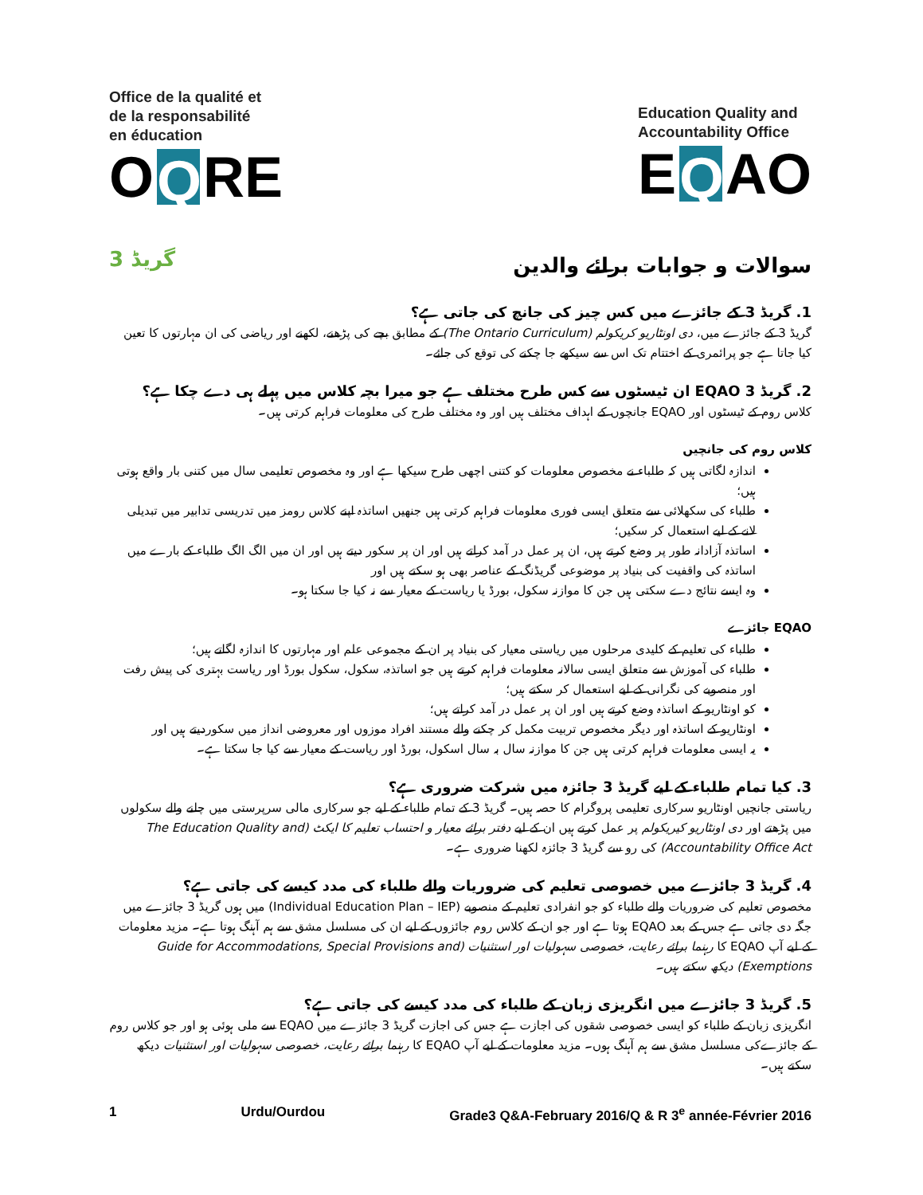Office de la qualité et
de la responsabilité
en éducation
O Q RE
Education Quality and
Accountability Office
E Q AO
گریڈ 3 سوالات و جوابات برائے والدین
1. گریڈ 3 کے جائزے میں کس چیز کی جانچ کی جاتی ہے؟
گریڈ 3 کے جائزے میں، دی اونٹاریو کریکولم (The Ontario Curriculum) کے مطابق بچے کی پڑھنے، لکھنے اور ریاضی کی ان مہارتوں کا تعین کیا جاتا ہے جو پرائمری کے اختتام تک اس سے سیکھے جا چکنے کی توقع کی جائے۔
2. گریڈ 3 EQAO ان ٹیسٹوں سے کس طرح مختلف ہے جو میرا بچہ کلاس میں پہلے ہی دے چکا ہے؟
کلاس روم کے ٹیسٹوں اور EQAO جانچوں کے اہداف مختلف ہیں اور وہ مختلف طرح کی معلومات فراہم کرتی ہیں۔
کلاس روم کی جانچیں
اندازہ لگاتی ہیں کہ طلباء نے مخصوص معلومات کو کتنی اچھی طرح سیکھا ہے اور وہ مخصوص تعلیمی سال میں کتنی بار واقع ہوتی ہیں؛
طلباء کی سکھلائی سے متعلق ایسی فوری معلومات فراہم کرتی ہیں جنھیں اساتذہ اپنے کلاس رومز میں تدریسی تدابیر میں تبدیلی لانے کے لیے استعمال کر سکیں؛
اساتذہ آزادانہ طور پر وضع کرتے ہیں، ان پر عمل در آمد کراتے ہیں اور ان پر سکور دیتے ہیں اور ان میں الگ الگ طلباء کے بارے میں اساتذہ کی واقفیت کی بنیاد پر موضوعی گریڈنگ کے عناصر بھی ہو سکتے ہیں اور
وہ ایسے نتائج دے سکتی ہیں جن کا موازنہ سکول، بورڈ یا ریاست کے معیار سے نہ کیا جا سکتا ہو۔
EQAO جائزے
طلباء کی تعلیم کے کلیدی مرحلوں میں ریاستی معیار کی بنیاد پر ان کے مجموعی علم اور مہارتوں کا اندازہ لگاتے ہیں؛
طلباء کی آموزش سے متعلق ایسی سالانہ معلومات فراہم کرتے ہیں جو اساتذہ، سکول، سکول بورڈ اور ریاست بہتری کی پیش رفت اور منصوبے کی نگرانی کے لیے استعمال کر سکتے ہیں؛
کو اونٹاریو کے اساتذہ وضع کرتے ہیں اور ان پر عمل در آمد کراتے ہیں؛
اونٹاریو کے اساتذہ اور دیگر مخصوص تربیت مکمل کر چکنے والے مستند افراد موزوں اور معروضی انداز میں سکوردیتے ہیں اور
یہ ایسی معلومات فراہم کرتی ہیں جن کا موازنہ سال بہ سال اسکول، بورڈ اور ریاست کے معیار سے کیا جا سکتا ہے۔
3. کیا تمام طلباء کے لیے گریڈ 3 جائزہ میں شرکت ضروری ہے؟
ریاستی جانچیں اونٹاریو سرکاری تعلیمی پروگرام کا حصہ ہیں۔ گریڈ 3 کے تمام طلباء کے لیے جو سرکاری مالی سرپرستی میں چلنے والے سکولوں میں پڑھتے اور دی اونٹاریو کیریکولم پر عمل کرتے ہیں ان کے لیے دفتر برائے معیار و احتساب تعلیم کا ایکٹ (The Education Quality and Accountability Office Act) کی رو سے گریڈ 3 جائزہ لکھنا ضروری ہے۔
4. گریڈ 3 جائزے میں خصوصی تعلیم کی ضروریات والے طلباء کی مدد کیسے کی جاتی ہے؟
مخصوص تعلیم کی ضروریات والے طلباء کو جو انفرادی تعلیم کے منصوبے (Individual Education Plan – IEP) میں ہوں گریڈ 3 جائزے میں جگہ دی جاتی ہے جس کے بعد EQAO ہوتا ہے اور جو ان کے کلاس روم جائزوں کے لیے ان کی مسلسل مشق سے ہم آہنگ ہوتا ہے۔ مزید معلومات کے لیے آپ EQAO کا رہنما برائے رعایت، خصوصی سہولیات اور استثنیات (Guide for Accommodations, Special Provisions and Exemptions) دیکھ سکتے ہیں۔
5. گریڈ 3 جائزے میں انگریزی زبان کے طلباء کی مدد کیسے کی جاتی ہے؟
انگریزی زبان کے طلباء کو ایسی خصوصی شقوں کی اجازت ہے جس کی اجازت گریڈ 3 جائزے میں EQAO سے ملی ہوئی ہو اور جو کلاس روم کے جائزےکی مسلسل مشق سے ہم آہنگ ہوں۔ مزید معلومات کے لیے آپ EQAO کا رہنما برائے رعایت، خصوصی سہولیات اور استثنیات دیکھ سکتے ہیں۔
1 Urdu/Ourdou Grade3 Q&A-February 2016/Q & R 3<sup>e</sup> année-Février 2016